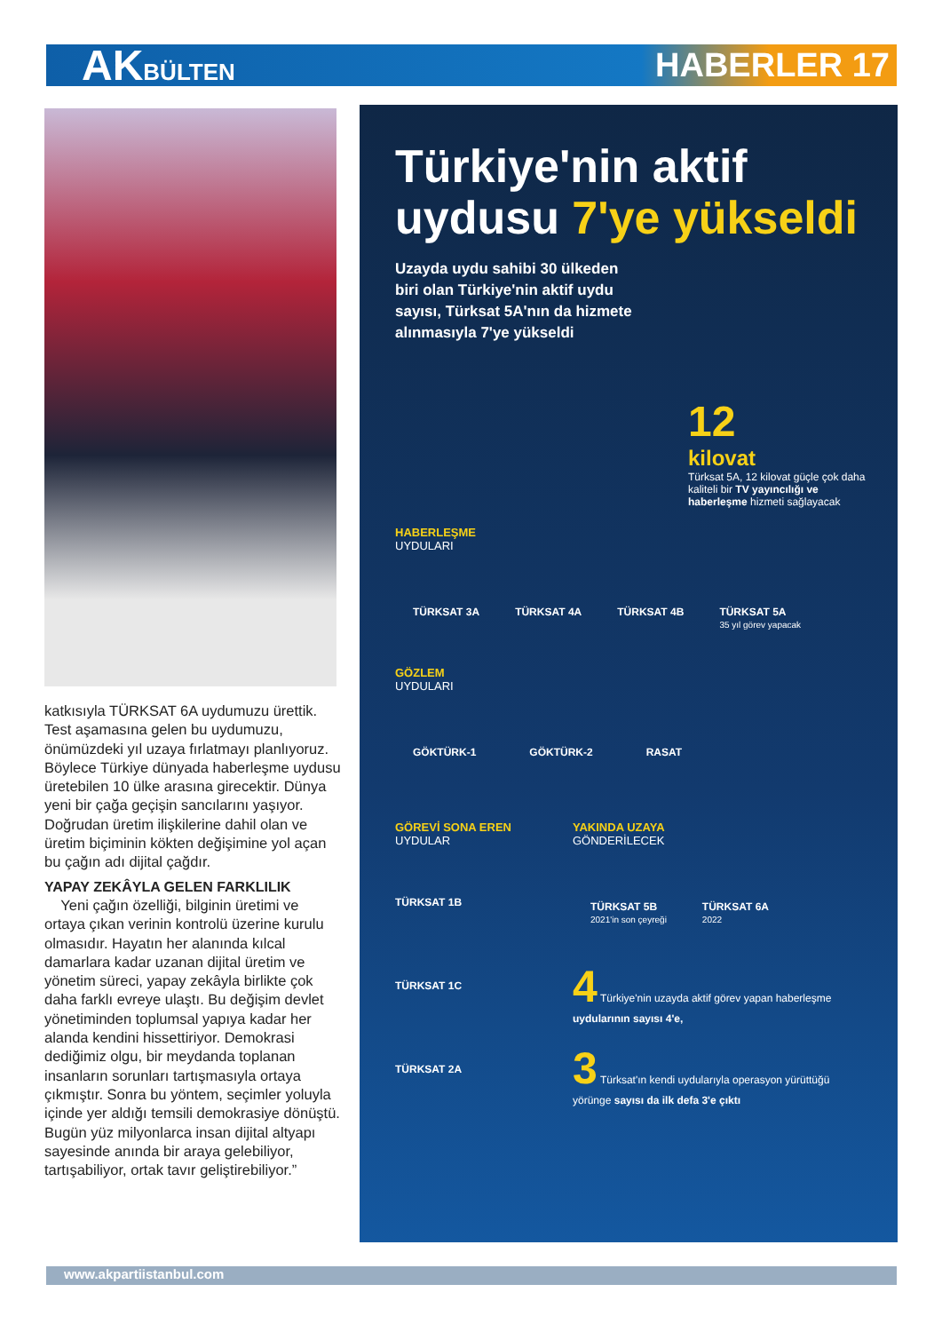AKBÜLTEN
HABERLER 17
katkısıyla TÜRKSAT 6A uydumuzu ürettik. Test aşamasına gelen bu uydumuzu, önümüzdeki yıl uzaya fırlatmayı planlıyoruz. Böylece Türkiye dünyada haberleşme uydusu üretebilen 10 ülke arasına girecektir. Dünya yeni bir çağa geçişin sancılarını yaşıyor. Doğrudan üretim ilişkilerine dahil olan ve üretim biçiminin kökten değişimine yol açan bu çağın adı dijital çağdır.
YAPAY ZEKÂYLA GELEN FARKLILIK
Yeni çağın özelliği, bilginin üretimi ve ortaya çıkan verinin kontrolü üzerine kurulu olmasıdır. Hayatın her alanında kılcal damarlara kadar uzanan dijital üretim ve yönetim süreci, yapay zekâyla birlikte çok daha farklı evreye ulaştı. Bu değişim devlet yönetiminden toplumsal yapıya kadar her alanda kendini hissettiriyor. Demokrasi dediğimiz olgu, bir meydanda toplanan insanların sorunları tartışmasıyla ortaya çıkmıştır. Sonra bu yöntem, seçimler yoluyla içinde yer aldığı temsili demokrasiye dönüştü. Bugün yüz milyonlarca insan dijital altyapı sayesinde anında bir araya gelebiliyor, tartışabiliyor, ortak tavır geliştirebiliyor.”
Türkiye'nin aktif uydusu 7'ye yükseldi
Uzayda uydu sahibi 30 ülkeden biri olan Türkiye'nin aktif uydu sayısı, Türksat 5A'nın da hizmete alınmasıyla 7'ye yükseldi
12
kilovat
Türksat 5A, 12 kilovat güçle çok daha kaliteli bir TV yayıncılığı ve haberleşme hizmeti sağlayacak
HABERLEŞME
UYDULARI
TÜRKSAT 3A TÜRKSAT 4A TÜRKSAT 4B TÜRKSAT 5A
35 yıl görev yapacak
GÖZLEM
UYDULARI
GÖKTÜRK-1 GÖKTÜRK-2 RASAT
GÖREVİ SONA EREN
UYDULAR
TÜRKSAT 1B
TÜRKSAT 1C
TÜRKSAT 2A
YAKINDA UZAYA
GÖNDERİLECEK
TÜRKSAT 5B
2021'in son çeyreği TÜRKSAT 6A
2022
4 Türkiye'nin uzayda aktif görev yapan haberleşme uydularının sayısı 4'e,
3 Türksat'ın kendi uydularıyla operasyon yürüttüğü yörünge sayısı da ilk defa 3'e çıktı
www.akpartiistanbul.com